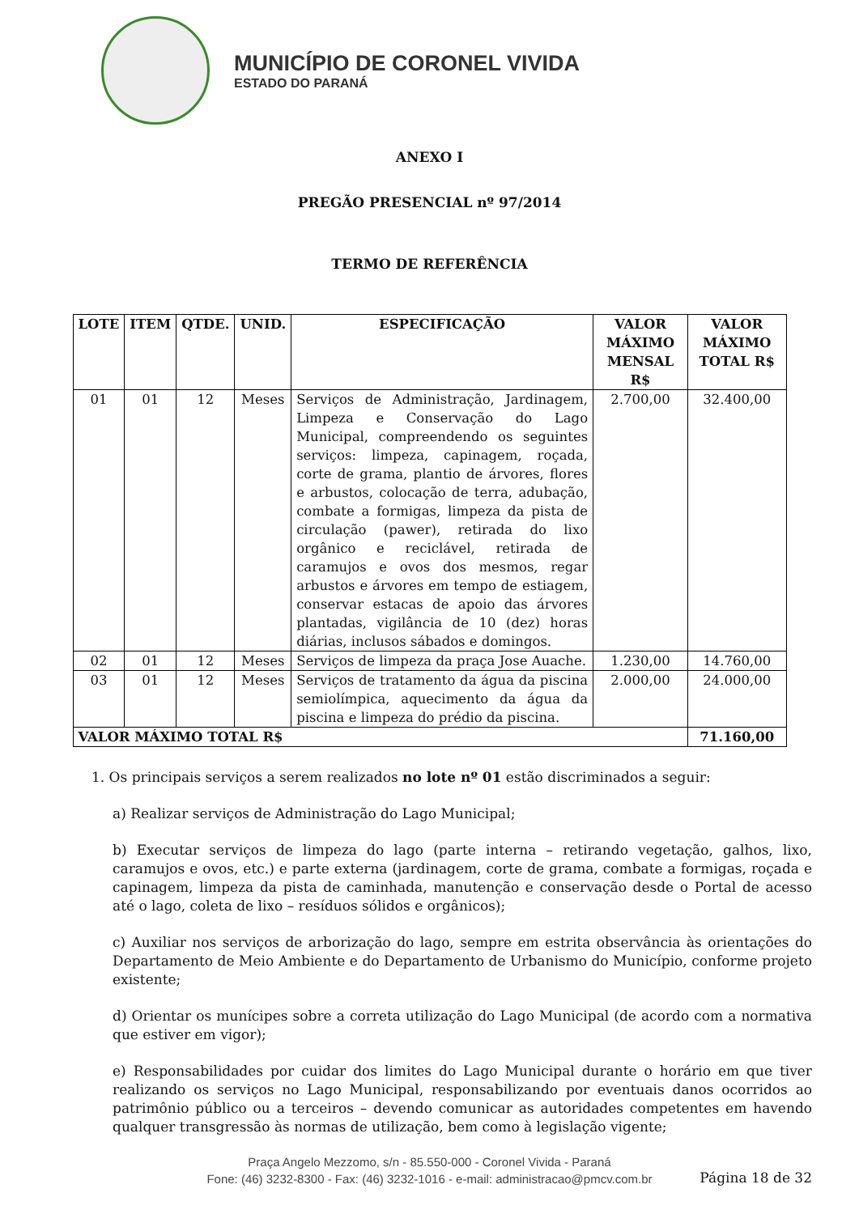MUNICÍPIO DE CORONEL VIVIDA
ESTADO DO PARANÁ
ANEXO I
PREGÃO PRESENCIAL nº 97/2014
TERMO DE REFERÊNCIA
| LOTE | ITEM | QTDE. | UNID. | ESPECIFICAÇÃO | VALOR MÁXIMO MENSAL R$ | VALOR MÁXIMO TOTAL R$ |
| --- | --- | --- | --- | --- | --- | --- |
| 01 | 01 | 12 | Meses | Serviços de Administração, Jardinagem, Limpeza e Conservação do Lago Municipal, compreendendo os seguintes serviços: limpeza, capinagem, roçada, corte de grama, plantio de árvores, flores e arbustos, colocação de terra, adubação, combate a formigas, limpeza da pista de circulação (pawer), retirada do lixo orgânico e reciclável, retirada de caramujos e ovos dos mesmos, regar arbustos e árvores em tempo de estiagem, conservar estacas de apoio das árvores plantadas, vigilância de 10 (dez) horas diárias, inclusos sábados e domingos. | 2.700,00 | 32.400,00 |
| 02 | 01 | 12 | Meses | Serviços de limpeza da praça Jose Auache. | 1.230,00 | 14.760,00 |
| 03 | 01 | 12 | Meses | Serviços de tratamento da água da piscina semiolímpica, aquecimento da água da piscina e limpeza do prédio da piscina. | 2.000,00 | 24.000,00 |
| VALOR MÁXIMO TOTAL R$ | | | | | | 71.160,00 |
1. Os principais serviços a serem realizados no lote nº 01 estão discriminados a seguir:
a) Realizar serviços de Administração do Lago Municipal;
b) Executar serviços de limpeza do lago (parte interna – retirando vegetação, galhos, lixo, caramujos e ovos, etc.) e parte externa (jardinagem, corte de grama, combate a formigas, roçada e capinagem, limpeza da pista de caminhada, manutenção e conservação desde o Portal de acesso até o lago, coleta de lixo – resíduos sólidos e orgânicos);
c) Auxiliar nos serviços de arborização do lago, sempre em estrita observância às orientações do Departamento de Meio Ambiente e do Departamento de Urbanismo do Município, conforme projeto existente;
d) Orientar os munícipes sobre a correta utilização do Lago Municipal (de acordo com a normativa que estiver em vigor);
e) Responsabilidades por cuidar dos limites do Lago Municipal durante o horário em que tiver realizando os serviços no Lago Municipal, responsabilizando por eventuais danos ocorridos ao patrimônio público ou a terceiros – devendo comunicar as autoridades competentes em havendo qualquer transgressão às normas de utilização, bem como à legislação vigente;
Página 18 de 32
Praça Angelo Mezzomo, s/n - 85.550-000 - Coronel Vivida - Paraná
Fone: (46) 3232-8300 - Fax: (46) 3232-1016 - e-mail: administracao@pmcv.com.br